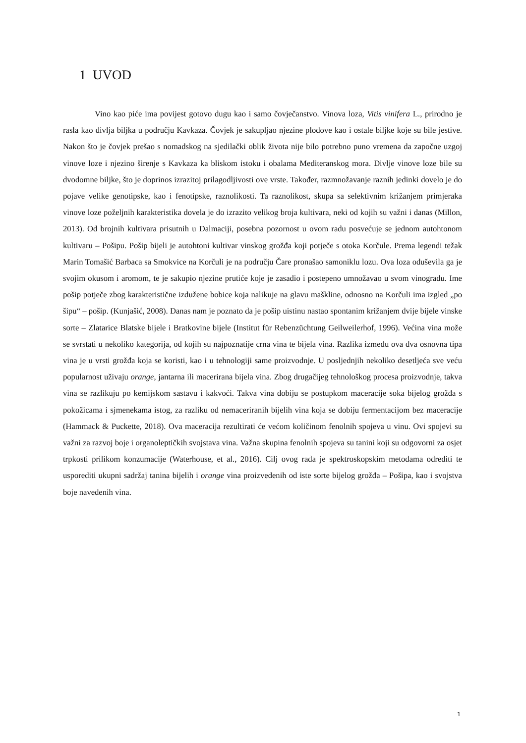1 UVOD
Vino kao piće ima povijest gotovo dugu kao i samo čovječanstvo. Vinova loza, Vitis vinifera L., prirodno je rasla kao divlja biljka u području Kavkaza. Čovjek je sakupljao njezine plodove kao i ostale biljke koje su bile jestive. Nakon što je čovjek prešao s nomadskog na sjedilački oblik života nije bilo potrebno puno vremena da započne uzgoj vinove loze i njezino širenje s Kavkaza ka bliskom istoku i obalama Mediteranskog mora. Divlje vinove loze bile su dvodomne biljke, što je doprinos izrazitoj prilagodljivosti ove vrste. Također, razmnožavanje raznih jedinki dovelo je do pojave velike genotipske, kao i fenotipske, raznolikosti. Ta raznolikost, skupa sa selektivnim križanjem primjeraka vinove loze poželjnih karakteristika dovela je do izrazito velikog broja kultivara, neki od kojih su važni i danas (Millon, 2013). Od brojnih kultivara prisutnih u Dalmaciji, posebna pozornost u ovom radu posvećuje se jednom autohtonom kultivaru – Pošipu. Pošip bijeli je autohtoni kultivar vinskog grožđa koji potječe s otoka Korčule. Prema legendi težak Marin Tomašić Barbaca sa Smokvice na Korčuli je na području Čare pronašao samoniklu lozu. Ova loza oduševila ga je svojim okusom i aromom, te je sakupio njezine prutiće koje je zasadio i postepeno umnožavao u svom vinogradu. Ime pošip potječe zbog karakteristične izdužene bobice koja nalikuje na glavu maškline, odnosno na Korčuli ima izgled „po šipu“ – pošip. (Kunjašić, 2008). Danas nam je poznato da je pošip uistinu nastao spontanim križanjem dvije bijele vinske sorte – Zlatarice Blatske bijele i Bratkovine bijele (Institut für Rebenzüchtung Geilweilerhof, 1996). Većina vina može se svrstati u nekoliko kategorija, od kojih su najpoznatije crna vina te bijela vina. Razlika između ova dva osnovna tipa vina je u vrsti grožđa koja se koristi, kao i u tehnologiji same proizvodnje. U posljednjih nekoliko desetljeća sve veću popularnost uživaju orange, jantarna ili macerirana bijela vina. Zbog drugačijeg tehnološkog procesa proizvodnje, takva vina se razlikuju po kemijskom sastavu i kakvoći. Takva vina dobiju se postupkom maceracije soka bijelog grožđa s pokožicama i sjmenekama istog, za razliku od nemaceriranih bijelih vina koja se dobiju fermentacijom bez maceracije (Hammack & Puckette, 2018). Ova maceracija rezultirati će većom količinom fenolnih spojeva u vinu. Ovi spojevi su važni za razvoj boje i organoleptičkih svojstava vina. Važna skupina fenolnih spojeva su tanini koji su odgovorni za osjet trpkosti prilikom konzumacije (Waterhouse, et al., 2016). Cilj ovog rada je spektroskopskim metodama odrediti te usporediti ukupni sadržaj tanina bijelih i orange vina proizvedenih od iste sorte bijelog grožđa – Pošipa, kao i svojstva boje navedenih vina.
1